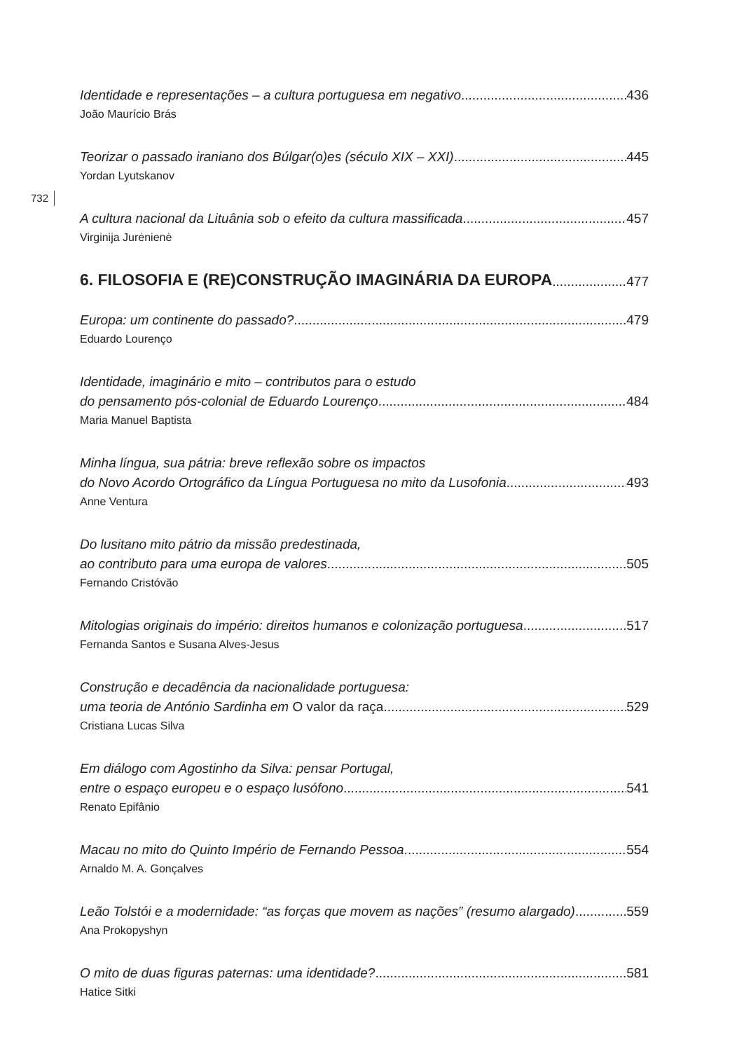732
Identidade e representações – a cultura portuguesa em negativo 436
João Maurício Brás
Teorizar o passado iraniano dos Búlgar(o)es (século XIX – XXI) 445
Yordan Lyutskanov
A cultura nacional da Lituânia sob o efeito da cultura massificada 457
Virginija Jurėnienė
6. FILOSOFIA E (RE)CONSTRUÇÃO IMAGINÁRIA DA EUROPA 477
Europa: um continente do passado? 479
Eduardo Lourenço
Identidade, imaginário e mito – contributos para o estudo
do pensamento pós-colonial de Eduardo Lourenço 484
Maria Manuel Baptista
Minha língua, sua pátria: breve reflexão sobre os impactos
do Novo Acordo Ortográfico da Língua Portuguesa no mito da Lusofonia 493
Anne Ventura
Do lusitano mito pátrio da missão predestinada,
ao contributo para uma europa de valores 505
Fernando Cristóvão
Mitologias originais do império: direitos humanos e colonização portuguesa 517
Fernanda Santos e Susana Alves-Jesus
Construção e decadência da nacionalidade portuguesa:
uma teoria de António Sardinha em O valor da raça 529
Cristiana Lucas Silva
Em diálogo com Agostinho da Silva: pensar Portugal,
entre o espaço europeu e o espaço lusófono 541
Renato Epifânio
Macau no mito do Quinto Império de Fernando Pessoa 554
Arnaldo M. A. Gonçalves
Leão Tolstói e a modernidade: “as forças que movem as nações” (resumo alargado) 559
Ana Prokopyshyn
O mito de duas figuras paternas: uma identidade? 581
Hatice Sitki